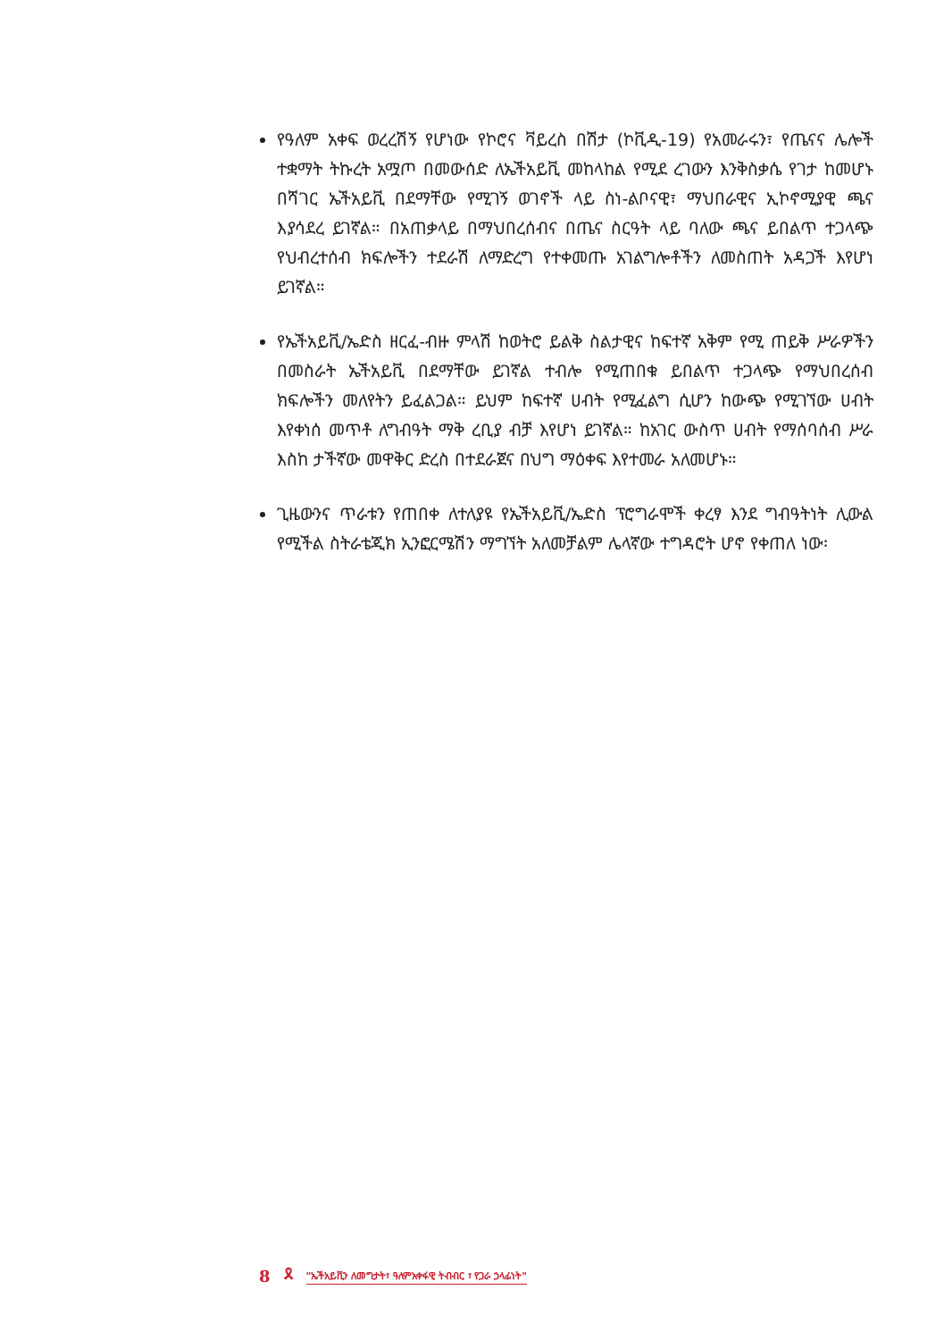የዓለም አቀፍ ወረረሽኝ የሆነው የኮሮና ቫይረስ በሽታ (ኮቪዲ-19) የአመራሩን፣ የጤናና ሌሎች ተቋማት ትኩረት አሟጦ በመውሰድ ለኤችአይቪ መከላከል የሚደ ረገውን እንቅስቃሴ የገታ ከመሆኑ በሻገር ኤችአይቪ በደማቸው የሚገኝ ወገኖች ላይ ስነ-ልቦናዊ፣ ማህበራዊና ኢኮኖሚያዊ ጫና እያሳደረ ይገኛል። በአጠቃላይ በማህበረሰብና በጤና ስርዓት ላይ ባለው ጫና ይበልጥ ተጋላጭ የህብረተሰብ ክፍሎችን ተደራሽ ለማድረግ የተቀመጡ አገልግሎቶችን ለመስጠት አዳጋች እየሆነ ይገኛል።
የኤችአይቪ/ኤድስ ዘርፈ-ብዙ ምላሽ ከወትሮ ይልቅ ስልታዊና ከፍተኛ አቅም የሚ ጠይቅ ሥራዎችን በመስራት ኤችአይቪ በደማቸው ይገኛል ተብሎ የሚጠበቁ ይበልጥ ተጋላጭ የማህበረሰብ ክፍሎችን መለየትን ይፈልጋል። ይህም ከፍተኛ ሀብት የሚፈልግ ሲሆን ከውጭ የሚገኘው ሀብት እየቀነሰ መጥቶ ለግብዓት ማቅ ረቢያ ብቻ እየሆነ ይገኛል። ከአገር ውስጥ ሀብት የማሰባሰብ ሥራ እስከ ታችኛው መዋቅር ድረስ በተደራጀና በህግ ማዕቀፍ እየተመራ አለመሆኑ።
ጊዜውንና ጥራቱን የጠበቀ ለተለያዩ የኤችአይቪ/ኤድስ ፕሮግራሞች ቀረፃ እንደ ግብዓትነት ሊውል የሚችል ስትራቴጂክ ኢንፎርሜሽን ማግኘት አለመቻልም ሌላኛው ተግዳሮት ሆኖ የቀጠለ ነው፡
8 🎗 "ኤችአይቪን ለመግታት፣ ዓለምአቀፋዊ ትብብር ፣ የጋራ ኃላፊነት"